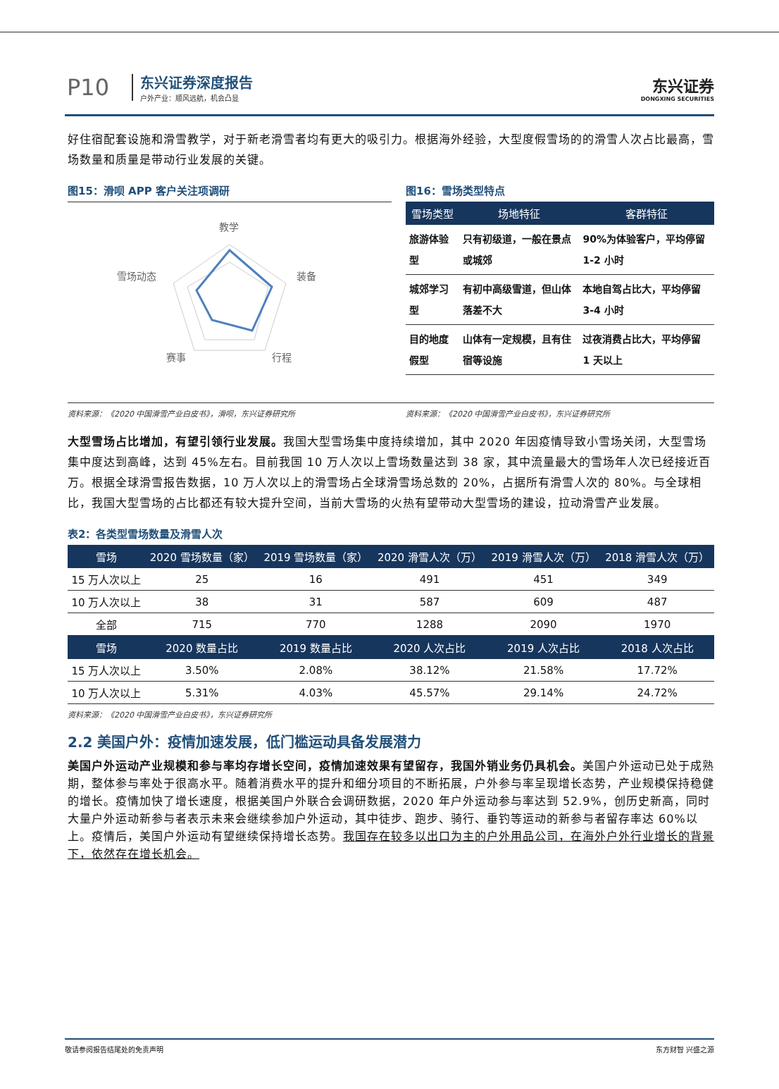P10
东兴证券深度报告
户外产业：顺风远航，机会凸显
东兴证券
DONGXING SECURITIES
好住宿配套设施和滑雪教学，对于新老滑雪者均有更大的吸引力。根据海外经验，大型度假雪场的的滑雪人次占比最高，雪场数量和质量是带动行业发展的关键。
图15：滑呗 APP 客户关注项调研
教学
装备
行程
赛事
雪场动态
图16：雪场类型特点
| 雪场类型 | 场地特征 | 客群特征 |
| --- | --- | --- |
| 旅游体验型 | 只有初级道，一般在景点或城郊 | 90%为体验客户，平均停留 1-2 小时 |
| 城郊学习型 | 有初中高级雪道，但山体落差不大 | 本地自驾占比大，平均停留 3-4 小时 |
| 目的地度假型 | 山体有一定规模，且有住宿等设施 | 过夜消费占比大，平均停留 1 天以上 |
资料来源：《2020 中国滑雪产业白皮书》，滑呗，东兴证券研究所 资料来源：《2020 中国滑雪产业白皮书》，东兴证券研究所
大型雪场占比增加，有望引领行业发展。我国大型雪场集中度持续增加，其中 2020 年因疫情导致小雪场关闭，大型雪场集中度达到高峰，达到 45%左右。目前我国 10 万人次以上雪场数量达到 38 家，其中流量最大的雪场年人次已经接近百万。根据全球滑雪报告数据，10 万人次以上的滑雪场占全球滑雪场总数的 20%，占据所有滑雪人次的 80%。与全球相比，我国大型雪场的占比都还有较大提升空间，当前大雪场的火热有望带动大型雪场的建设，拉动滑雪产业发展。
表2：各类型雪场数量及滑雪人次
| 雪场 | 2020 雪场数量（家） | 2019 雪场数量（家） | 2020 滑雪人次（万） | 2019 滑雪人次（万） | 2018 滑雪人次（万） |
| --- | --- | --- | --- | --- | --- |
| 15 万人次以上 | 25 | 16 | 491 | 451 | 349 |
| 10 万人次以上 | 38 | 31 | 587 | 609 | 487 |
| 全部 | 715 | 770 | 1288 | 2090 | 1970 |
| 雪场 | 2020 数量占比 | 2019 数量占比 | 2020 人次占比 | 2019 人次占比 | 2018 人次占比 |
| 15 万人次以上 | 3.50% | 2.08% | 38.12% | 21.58% | 17.72% |
| 10 万人次以上 | 5.31% | 4.03% | 45.57% | 29.14% | 24.72% |
资料来源：《2020 中国滑雪产业白皮书》，东兴证券研究所
2.2 美国户外：疫情加速发展，低门槛运动具备发展潜力
美国户外运动产业规模和参与率均存增长空间，疫情加速效果有望留存，我国外销业务仍具机会。美国户外运动已处于成熟期，整体参与率处于很高水平。随着消费水平的提升和细分项目的不断拓展，户外参与率呈现增长态势，产业规模保持稳健的增长。疫情加快了增长速度，根据美国户外联合会调研数据，2020 年户外运动参与率达到 52.9%，创历史新高，同时大量户外运动新参与者表示未来会继续参加户外运动，其中徒步、跑步、骑行、垂钓等运动的新参与者留存率达 60%以上。疫情后，美国户外运动有望继续保持增长态势。我国存在较多以出口为主的户外用品公司，在海外户外行业增长的背景下，依然存在增长机会。
敬请参阅报告结尾处的免责声明 东方财智 兴盛之源